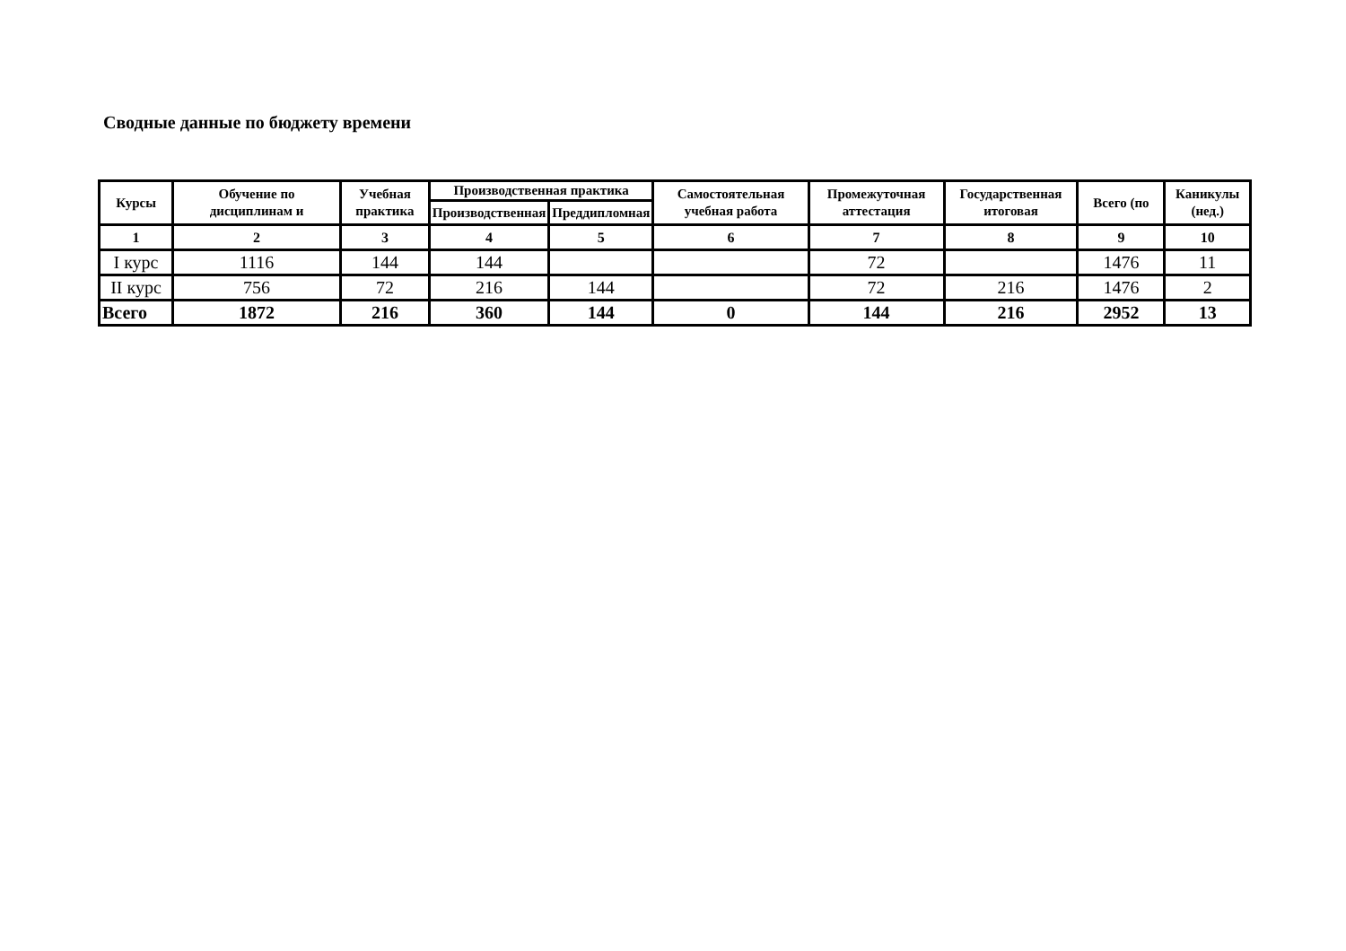Сводные данные по бюджету времени
| Курсы | Обучение по дисциплинам и | Учебная практика | Производственная практика | | Самостоятельная учебная работа | Промежуточная аттестация | Государственная итоговая | Всего (по | Каникулы (нед.) |
| --- | --- | --- | --- | --- | --- | --- | --- | --- | --- |
| | | | Производственная | Преддипломная | | | | | |
| 1 | 2 | 3 | 4 | 5 | 6 | 7 | 8 | 9 | 10 |
| I курс | 1116 | 144 | 144 | | | 72 | | 1476 | 11 |
| II курс | 756 | 72 | 216 | 144 | | 72 | 216 | 1476 | 2 |
| Всего | 1872 | 216 | 360 | 144 | 0 | 144 | 216 | 2952 | 13 |